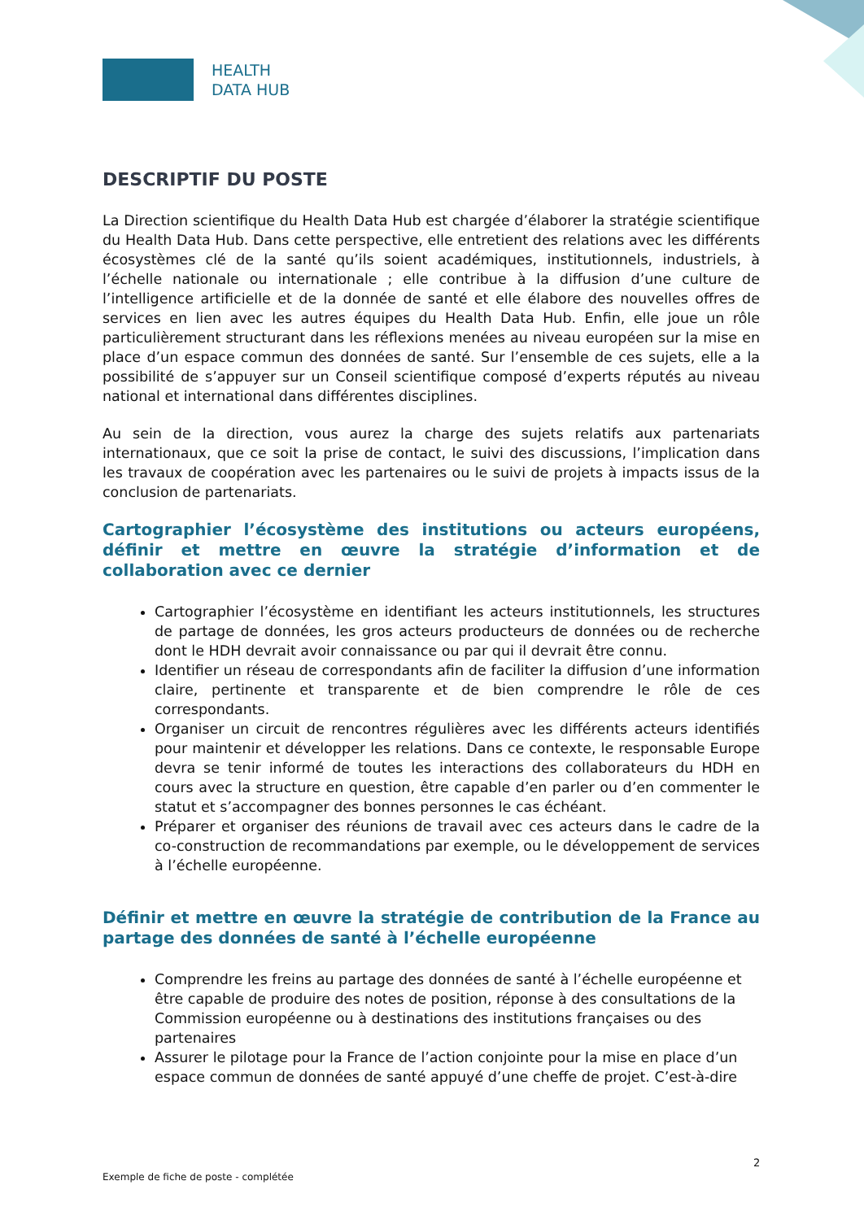HEALTH
DATA HUB
DESCRIPTIF DU POSTE
La Direction scientifique du Health Data Hub est chargée d’élaborer la stratégie scientifique du Health Data Hub. Dans cette perspective, elle entretient des relations avec les différents écosystèmes clé de la santé qu’ils soient académiques, institutionnels, industriels, à l’échelle nationale ou internationale ; elle contribue à la diffusion d’une culture de l’intelligence artificielle et de la donnée de santé et elle élabore des nouvelles offres de services en lien avec les autres équipes du Health Data Hub. Enfin, elle joue un rôle particulièrement structurant dans les réflexions menées au niveau européen sur la mise en place d’un espace commun des données de santé. Sur l’ensemble de ces sujets, elle a la possibilité de s’appuyer sur un Conseil scientifique composé d’experts réputés au niveau national et international dans différentes disciplines.
Au sein de la direction, vous aurez la charge des sujets relatifs aux partenariats internationaux, que ce soit la prise de contact, le suivi des discussions, l’implication dans les travaux de coopération avec les partenaires ou le suivi de projets à impacts issus de la conclusion de partenariats.
Cartographier l’écosystème des institutions ou acteurs européens, définir et mettre en œuvre la stratégie d’information et de collaboration avec ce dernier
Cartographier l’écosystème en identifiant les acteurs institutionnels, les structures de partage de données, les gros acteurs producteurs de données ou de recherche dont le HDH devrait avoir connaissance ou par qui il devrait être connu.
Identifier un réseau de correspondants afin de faciliter la diffusion d’une information claire, pertinente et transparente et de bien comprendre le rôle de ces correspondants.
Organiser un circuit de rencontres régulières avec les différents acteurs identifiés pour maintenir et développer les relations. Dans ce contexte, le responsable Europe devra se tenir informé de toutes les interactions des collaborateurs du HDH en cours avec la structure en question, être capable d’en parler ou d’en commenter le statut et s’accompagner des bonnes personnes le cas échéant.
Préparer et organiser des réunions de travail avec ces acteurs dans le cadre de la co-construction de recommandations par exemple, ou le développement de services à l’échelle européenne.
Définir et mettre en œuvre la stratégie de contribution de la France au partage des données de santé à l’échelle européenne
Comprendre les freins au partage des données de santé à l’échelle européenne et être capable de produire des notes de position, réponse à des consultations de la Commission européenne ou à destinations des institutions françaises ou des partenaires
Assurer le pilotage pour la France de l’action conjointe pour la mise en place d’un espace commun de données de santé appuyé d’une cheffe de projet. C’est-à-dire
2
Exemple de fiche de poste - complétée